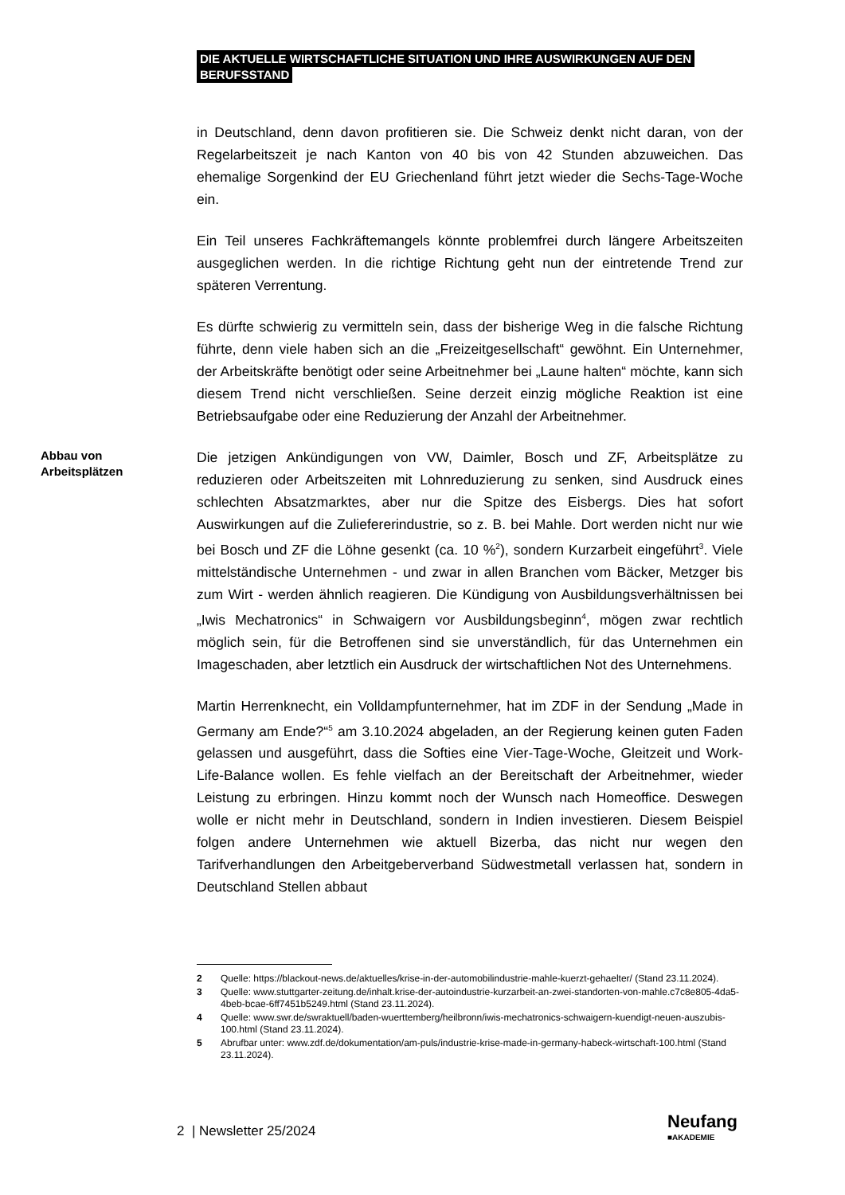DIE AKTUELLE WIRTSCHAFTLICHE SITUATION UND IHRE AUSWIRKUNGEN AUF DEN
BERUFSSTAND
in Deutschland, denn davon profitieren sie. Die Schweiz denkt nicht daran, von der Regelarbeitszeit je nach Kanton von 40 bis von 42 Stunden abzuweichen. Das ehemalige Sorgenkind der EU Griechenland führt jetzt wieder die Sechs-Tage-Woche ein.
Ein Teil unseres Fachkräftemangels könnte problemfrei durch längere Arbeitszeiten ausgeglichen werden. In die richtige Richtung geht nun der eintretende Trend zur späteren Verrentung.
Es dürfte schwierig zu vermitteln sein, dass der bisherige Weg in die falsche Richtung führte, denn viele haben sich an die „Freizeitgesellschaft“ gewöhnt. Ein Unternehmer, der Arbeitskräfte benötigt oder seine Arbeitnehmer bei „Laune halten“ möchte, kann sich diesem Trend nicht verschließen. Seine derzeit einzig mögliche Reaktion ist eine Betriebsaufgabe oder eine Reduzierung der Anzahl der Arbeitnehmer.
Abbau von Arbeitsplätzen
Die jetzigen Ankündigungen von VW, Daimler, Bosch und ZF, Arbeitsplätze zu reduzieren oder Arbeitszeiten mit Lohnreduzierung zu senken, sind Ausdruck eines schlechten Absatzmarktes, aber nur die Spitze des Eisbergs. Dies hat sofort Auswirkungen auf die Zuliefererindustrie, so z. B. bei Mahle. Dort werden nicht nur wie bei Bosch und ZF die Löhne gesenkt (ca. 10 %<sup>2</sup>), sondern Kurzarbeit eingeführt<sup>3</sup>. Viele mittelständische Unternehmen - und zwar in allen Branchen vom Bäcker, Metzger bis zum Wirt - werden ähnlich reagieren. Die Kündigung von Ausbildungsverhältnissen bei „Iwis Mechatronics“ in Schwaigern vor Ausbildungsbeginn<sup>4</sup>, mögen zwar rechtlich möglich sein, für die Betroffenen sind sie unverständlich, für das Unternehmen ein Imageschaden, aber letztlich ein Ausdruck der wirtschaftlichen Not des Unternehmens.
Martin Herrenknecht, ein Volldampfunternehmer, hat im ZDF in der Sendung „Made in Germany am Ende?“<sup>5</sup> am 3.10.2024 abgeladen, an der Regierung keinen guten Faden gelassen und ausgeführt, dass die Softies eine Vier-Tage-Woche, Gleitzeit und Work-Life-Balance wollen. Es fehle vielfach an der Bereitschaft der Arbeitnehmer, wieder Leistung zu erbringen. Hinzu kommt noch der Wunsch nach Homeoffice. Deswegen wolle er nicht mehr in Deutschland, sondern in Indien investieren. Diesem Beispiel folgen andere Unternehmen wie aktuell Bizerba, das nicht nur wegen den Tarifverhandlungen den Arbeitgeberverband Südwestmetall verlassen hat, sondern in Deutschland Stellen abbaut
2 Quelle: https://blackout-news.de/aktuelles/krise-in-der-automobilindustrie-mahle-kuerzt-gehaelter/ (Stand 23.11.2024).
3 Quelle: www.stuttgarter-zeitung.de/inhalt.krise-der-autoindustrie-kurzarbeit-an-zwei-standorten-von-mahle.c7c8e805-4da5-4beb-bcae-6ff7451b5249.html (Stand 23.11.2024).
4 Quelle: www.swr.de/swraktuell/baden-wuerttemberg/heilbronn/iwis-mechatronics-schwaigern-kuendigt-neuen-auszubis-100.html (Stand 23.11.2024).
5 Abrufbar unter: www.zdf.de/dokumentation/am-puls/industrie-krise-made-in-germany-habeck-wirtschaft-100.html (Stand 23.11.2024).
2 | Newsletter 25/2024 Neufang
■AKADEMIE